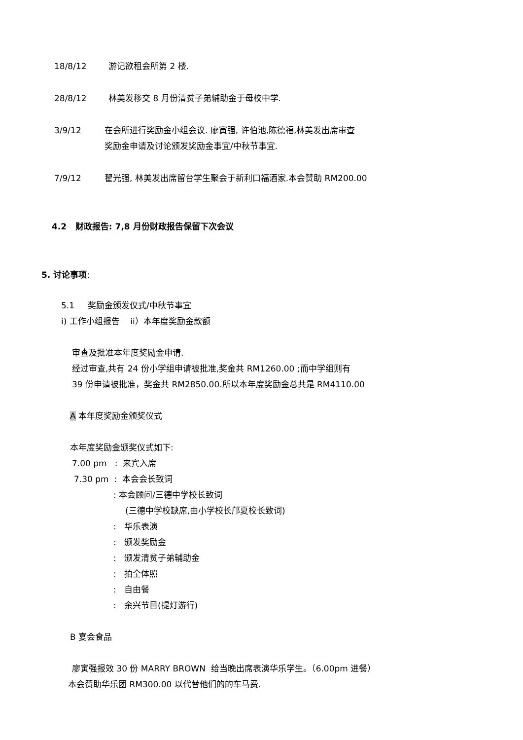18/8/12 游记欲租会所第 2 楼.
28/8/12 林美发移交 8 月份清贫子弟辅助金于母校中学.
3/9/12 在会所进行奖励金小组会议. 廖寅强, 许伯池,陈德福,林美发出席审查
奖励金申请及讨论颁发奖励金事宜/中秋节事宜.
7/9/12 翟光强, 林美发出席留台学生聚会于新利口福酒家.本会赞助 RM200.00
4.2 财政报告: 7,8 月份财政报告保留下次会议
5. 讨论事项:
5.1 奖励金颁发仪式/中秋节事宜
i) 工作小组报告 ii）本年度奖励金款额
审查及批准本年度奖励金申请.
经过审查,共有 24 份小学组申请被批准,奖金共 RM1260.00 ;而中学组则有
39 份申请被批准，奖金共 RM2850.00.所以本年度奖励金总共是 RM4110.00
A 本年度奖励金颁奖仪式
本年度奖励金颁奖仪式如下:
7.00 pm : 来宾入席
7.30 pm : 本会会长致词
: 本会顾问/三德中学校长致词
(三德中学校缺席,由小学校长邝夏校长致词)
: 华乐表演
: 颁发奖励金
: 颁发清贫子弟辅助金
: 拍全体照
: 自由餐
: 余兴节目(提灯游行)
B 宴会食品
廖寅强报效 30 份 MARRY BROWN 给当晚出席表演华乐学生。（6.00pm 进餐）
本会赞助华乐团 RM300.00 以代替他们的的车马费.